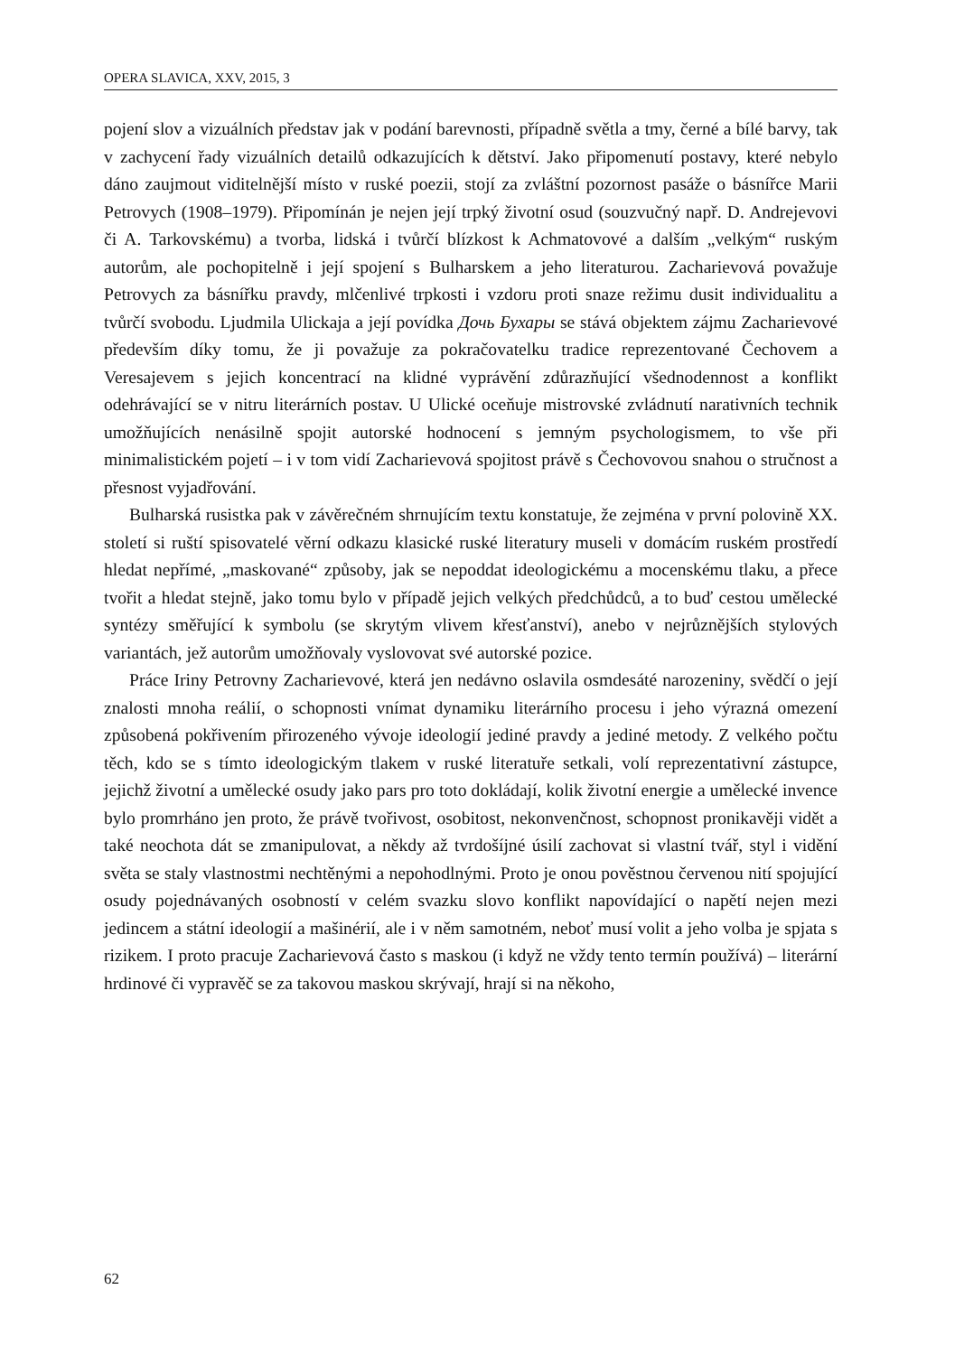OPERA SLAVICA, XXV, 2015, 3
pojení slov a vizuálních představ jak v podání barevnosti, případně světla a tmy, černé a bílé barvy, tak v zachycení řady vizuálních detailů odkazujících k dětství. Jako připomenutí postavy, které nebylo dáno zaujmout viditelnější místo v ruské poezii, stojí za zvláštní pozornost pasáže o básnířce Marii Petrovych (1908–1979). Připomínán je nejen její trpký životní osud (souzvučný např. D. Andrejevovi či A. Tarkovskému) a tvorba, lidská i tvůrčí blízkost k Achmatovové a dalším „velkým“ ruským autorům, ale pochopitelně i její spojení s Bulharskem a jeho literaturou. Zacharievová považuje Petrovych za básnířku pravdy, mlčenlivé trpkosti i vzdoru proti snaze režimu dusit individualitu a tvůrčí svobodu. Ljudmila Ulickaja a její povídka Дочь Бухары se stává objektem zájmu Zacharievové především díky tomu, že ji považuje za pokračovatelku tradice reprezentované Čechovem a Veresajevem s jejich koncentrací na klidné vyprávění zdůrazňující všednodennost a konflikt odehrávající se v nitru literárních postav. U Ulické oceňuje mistrovské zvládnutí narativních technik umožňujících nenásilně spojit autorské hodnocení s jemným psychologismem, to vše při minimalistickém pojetí – i v tom vidí Zacharievová spojitost právě s Čechovovou snahou o stručnost a přesnost vyjadřování.
Bulharská rusistka pak v závěrečném shrnujícím textu konstatuje, že zejména v první polovině XX. století si ruští spisovatelé věrní odkazu klasické ruské literatury museli v domácím ruském prostředí hledat nepřímé, „maskované“ způsoby, jak se nepoddat ideologickému a mocenskému tlaku, a přece tvořit a hledat stejně, jako tomu bylo v případě jejich velkých předchůdců, a to buď cestou umělecké syntézy směřující k symbolu (se skrytým vlivem křesťanství), anebo v nejrůznějších stylových variantách, jež autorům umožňovaly vyslovovat své autorské pozice.
Práce Iriny Petrovny Zacharievové, která jen nedávno oslavila osmdesáté narozeniny, svědčí o její znalosti mnoha reálií, o schopnosti vnímat dynamiku literárního procesu i jeho výrazná omezení způsobená pokřivením přirozeného vývoje ideologií jediné pravdy a jediné metody. Z velkého počtu těch, kdo se s tímto ideologickým tlakem v ruské literatuře setkali, volí reprezentativní zástupce, jejichž životní a umělecké osudy jako pars pro toto dokládají, kolik životní energie a umělecké invence bylo promrháno jen proto, že právě tvořivost, osobitost, nekonvenčnost, schopnost pronikavěji vidět a také neochota dát se zmanipulovat, a někdy až tvrdošíjné úsilí zachovat si vlastní tvář, styl i vidění světa se staly vlastnostmi nechtěnými a nepohodlnými. Proto je onou pověstnou červenou nití spojující osudy pojednávaných osobností v celém svazku slovo konflikt napovídající o napětí nejen mezi jedincem a státní ideologií a mašinérií, ale i v něm samotném, neboť musí volit a jeho volba je spjata s rizikem. I proto pracuje Zacharievová často s maskou (i když ne vždy tento termín používá) – literární hrdinové či vypravěč se za takovou maskou skrývají, hrají si na někoho,
62